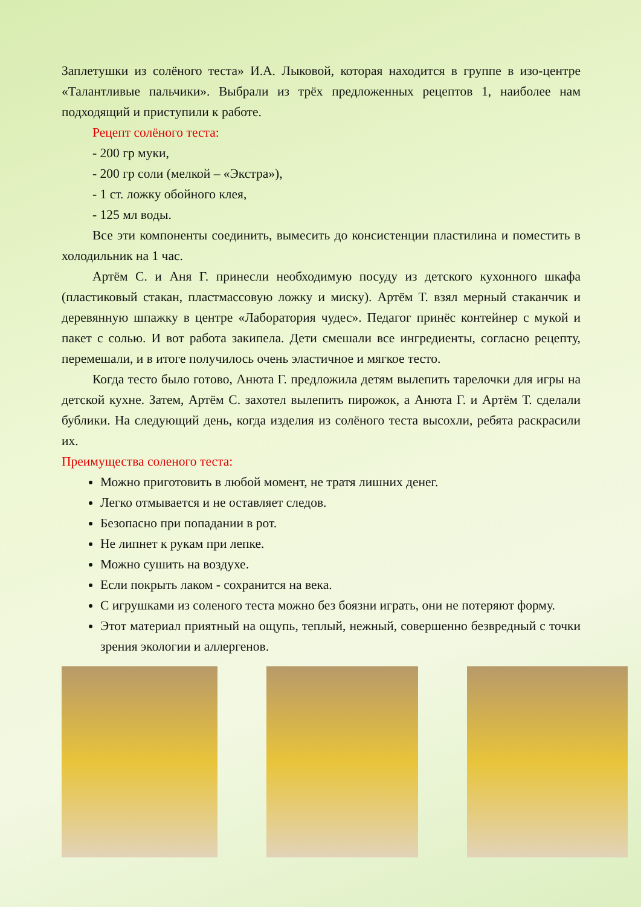Заплетушки из солёного теста» И.А. Лыковой, которая находится в группе в изо-центре «Талантливые пальчики». Выбрали из трёх предложенных рецептов 1, наиболее нам подходящий и приступили к работе.
Рецепт солёного теста:
- 200 гр муки,
- 200 гр соли (мелкой – «Экстра»),
- 1 ст. ложку обойного клея,
- 125 мл воды.
Все эти компоненты соединить, вымесить до консистенции пластилина и поместить в холодильник на 1 час.
Артём С. и Аня Г. принесли необходимую посуду из детского кухонного шкафа (пластиковый стакан, пластмассовую ложку и миску). Артём Т. взял мерный стаканчик и деревянную шпажку в центре «Лаборатория чудес». Педагог принёс контейнер с мукой и пакет с солью. И вот работа закипела. Дети смешали все ингредиенты, согласно рецепту, перемешали, и в итоге получилось очень эластичное и мягкое тесто.
Когда тесто было готово, Анюта Г. предложила детям вылепить тарелочки для игры на детской кухне. Затем, Артём С. захотел вылепить пирожок, а Анюта Г. и Артём Т. сделали бублики. На следующий день, когда изделия из солёного теста высохли, ребята раскрасили их.
Преимущества соленого теста:
Можно приготовить в любой момент, не тратя лишних денег.
Легко отмывается и не оставляет следов.
Безопасно при попадании в рот.
Не липнет к рукам при лепке.
Можно сушить на воздухе.
Если покрыть лаком - сохранится на века.
С игрушками из соленого теста можно без боязни играть, они не потеряют форму.
Этот материал приятный на ощупь, теплый, нежный, совершенно безвредный с точки зрения экологии и аллергенов.